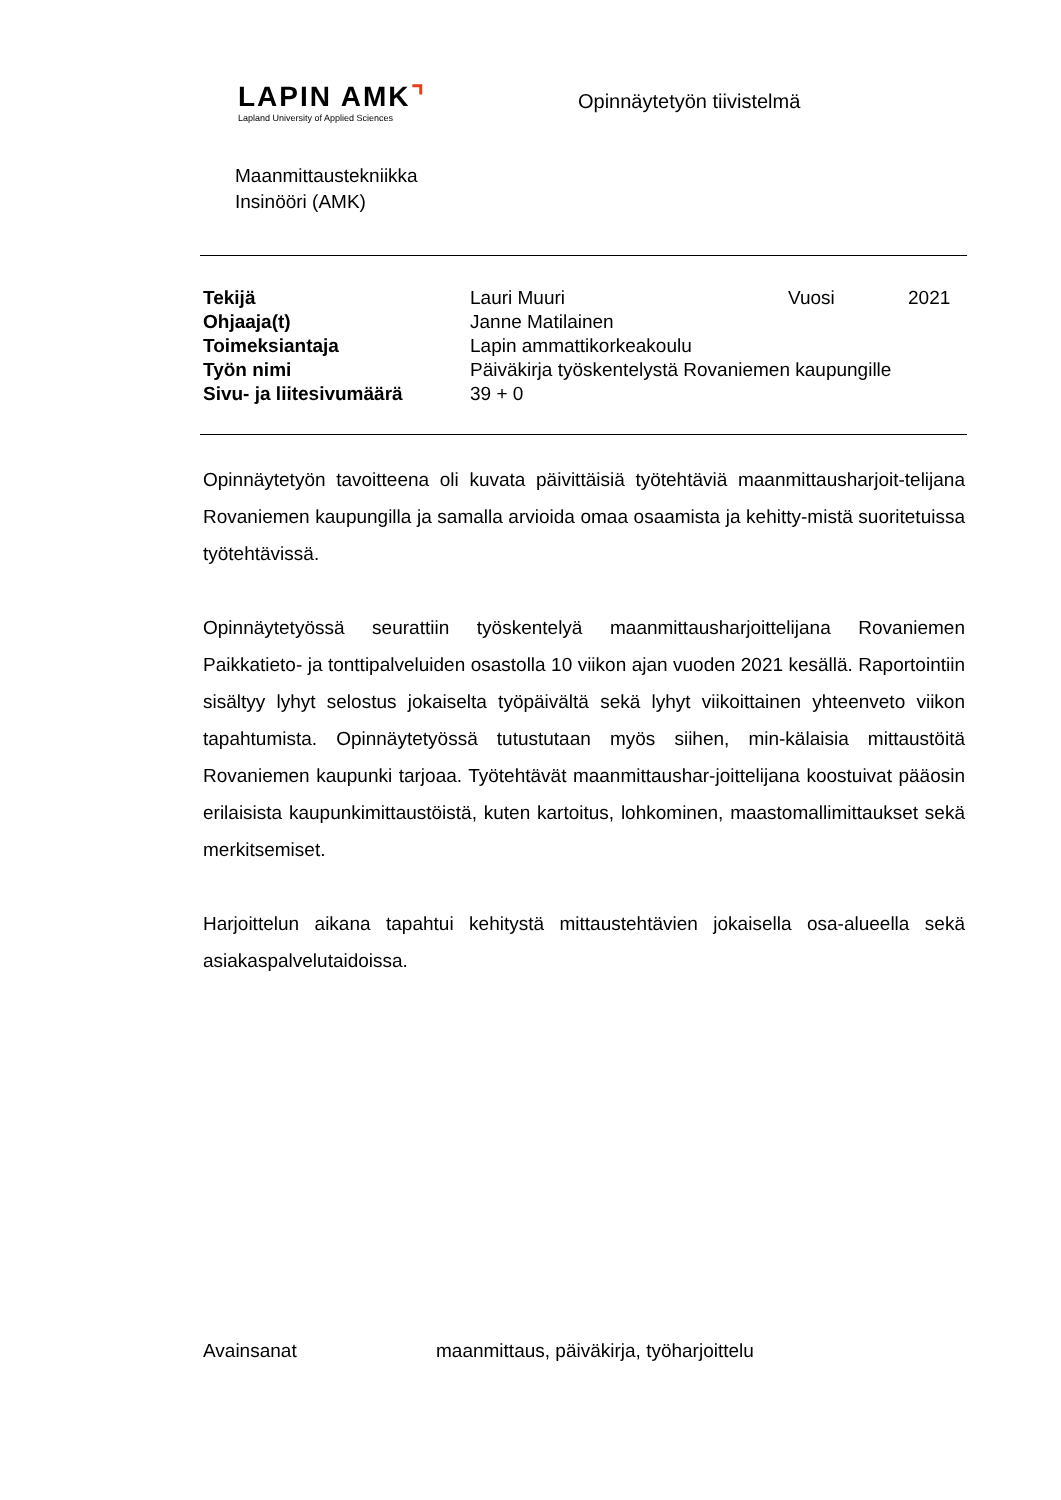LAPIN AMK⌝
Lapland University of Applied Sciences
Opinnäytetyön tiivistelmä
Maanmittaustekniikka
Insinööri (AMK)
| Tekijä | Lauri Muuri | Vuosi | 2021 |
| Ohjaaja(t) | Janne Matilainen | | |
| Toimeksiantaja | Lapin ammattikorkeakoulu | | |
| Työn nimi | Päiväkirja työskentelystä Rovaniemen kaupungille | | |
| Sivu- ja liitesivumäärä | 39 + 0 | | |
Opinnäytetyön tavoitteena oli kuvata päivittäisiä työtehtäviä maanmittausharjoit-telijana Rovaniemen kaupungilla ja samalla arvioida omaa osaamista ja kehitty-mistä suoritetuissa työtehtävissä.
Opinnäytetyössä seurattiin työskentelyä maanmittausharjoittelijana Rovaniemen Paikkatieto- ja tonttipalveluiden osastolla 10 viikon ajan vuoden 2021 kesällä. Raportointiin sisältyy lyhyt selostus jokaiselta työpäivältä sekä lyhyt viikoittainen yhteenveto viikon tapahtumista. Opinnäytetyössä tutustutaan myös siihen, min-kälaisia mittaustöitä Rovaniemen kaupunki tarjoaa. Työtehtävät maanmittaushar-joittelijana koostuivat pääosin erilaisista kaupunkimittaustöistä, kuten kartoitus, lohkominen, maastomallimittaukset sekä merkitsemiset.
Harjoittelun aikana tapahtui kehitystä mittaustehtävien jokaisella osa-alueella sekä asiakaspalvelutaidoissa.
Avainsanat maanmittaus, päiväkirja, työharjoittelu